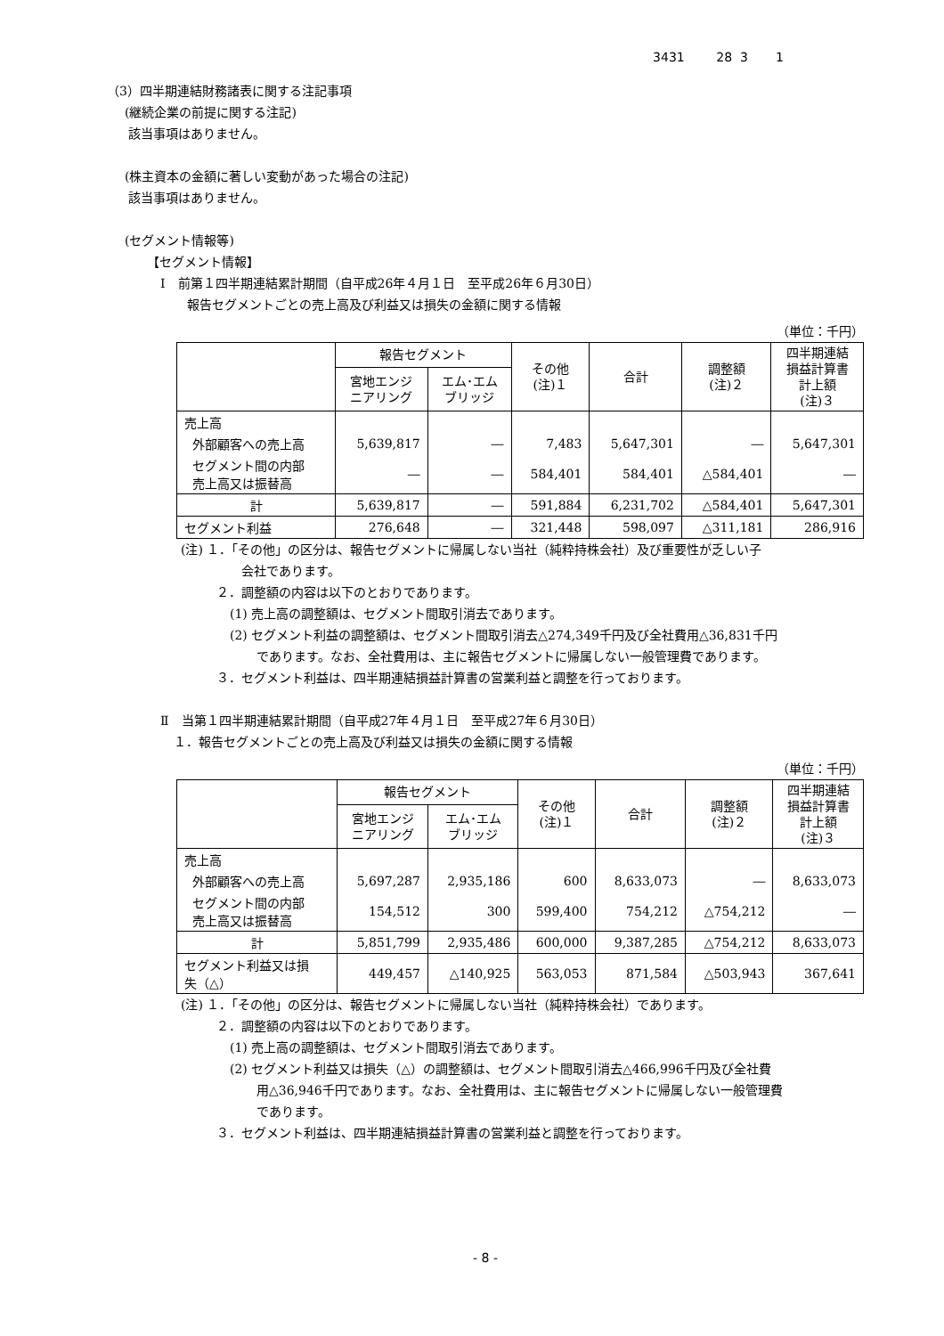3431 28 3 1
（3）四半期連結財務諸表に関する注記事項
(継続企業の前提に関する注記)
該当事項はありません。
(株主資本の金額に著しい変動があった場合の注記)
該当事項はありません。
(セグメント情報等)
【セグメント情報】
Ⅰ　前第１四半期連結累計期間（自平成26年４月１日　至平成26年６月30日）
報告セグメントごとの売上高及び利益又は損失の金額に関する情報
（単位：千円）
| | 報告セグメント | | その他 (注)１ | 合計 | 調整額 (注)２ | 四半期連結 損益計算書 計上額 (注)３ |
| --- | --- | --- | --- | --- | --- | --- |
| | 宮地エンジ ニアリング | エム･エム ブリッジ | | | | |
| 売上高 | | | | | | |
| 外部顧客への売上高 | 5,639,817 | ― | 7,483 | 5,647,301 | ― | 5,647,301 |
| セグメント間の内部 売上高又は振替高 | ― | ― | 584,401 | 584,401 | △584,401 | ― |
| 計 | 5,639,817 | ― | 591,884 | 6,231,702 | △584,401 | 5,647,301 |
| セグメント利益 | 276,648 | ― | 321,448 | 598,097 | △311,181 | 286,916 |
(注) １．「その他」の区分は、報告セグメントに帰属しない当社（純粋持株会社）及び重要性が乏しい子
会社であります。
２．調整額の内容は以下のとおりであります。
(1) 売上高の調整額は、セグメント間取引消去であります。
(2) セグメント利益の調整額は、セグメント間取引消去△274,349千円及び全社費用△36,831千円
であります。なお、全社費用は、主に報告セグメントに帰属しない一般管理費であります。
３．セグメント利益は、四半期連結損益計算書の営業利益と調整を行っております。
Ⅱ　当第１四半期連結累計期間（自平成27年４月１日　至平成27年６月30日）
１．報告セグメントごとの売上高及び利益又は損失の金額に関する情報
（単位：千円）
| | 報告セグメント | | その他 (注)１ | 合計 | 調整額 (注)２ | 四半期連結 損益計算書 計上額 (注)３ |
| --- | --- | --- | --- | --- | --- | --- |
| | 宮地エンジ ニアリング | エム･エム ブリッジ | | | | |
| 売上高 | | | | | | |
| 外部顧客への売上高 | 5,697,287 | 2,935,186 | 600 | 8,633,073 | ― | 8,633,073 |
| セグメント間の内部 売上高又は振替高 | 154,512 | 300 | 599,400 | 754,212 | △754,212 | ― |
| 計 | 5,851,799 | 2,935,486 | 600,000 | 9,387,285 | △754,212 | 8,633,073 |
| セグメント利益又は損 失（△） | 449,457 | △140,925 | 563,053 | 871,584 | △503,943 | 367,641 |
(注) １．「その他」の区分は、報告セグメントに帰属しない当社（純粋持株会社）であります。
２．調整額の内容は以下のとおりであります。
(1) 売上高の調整額は、セグメント間取引消去であります。
(2) セグメント利益又は損失（△）の調整額は、セグメント間取引消去△466,996千円及び全社費
用△36,946千円であります。なお、全社費用は、主に報告セグメントに帰属しない一般管理費
であります。
３．セグメント利益は、四半期連結損益計算書の営業利益と調整を行っております。
- 8 -